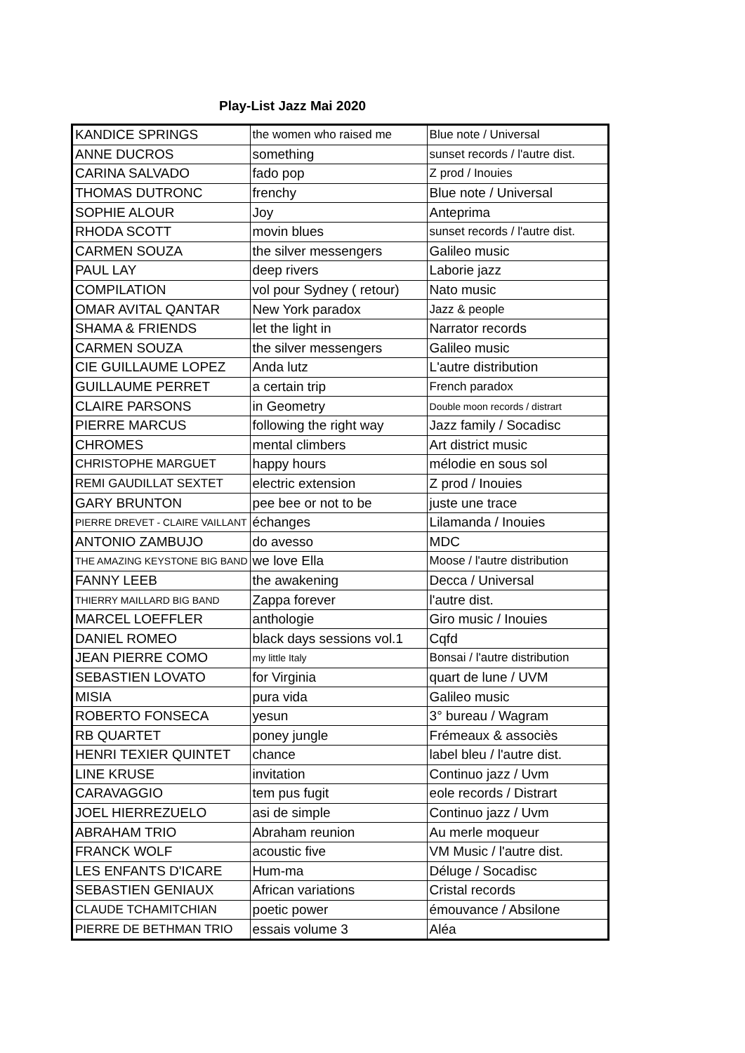Play-List Jazz Mai 2020
| KANDICE SPRINGS | the women who raised me | Blue note / Universal |
| ANNE DUCROS | something | sunset records / l'autre dist. |
| CARINA SALVADO | fado pop | Z prod / Inouies |
| THOMAS DUTRONC | frenchy | Blue note / Universal |
| SOPHIE ALOUR | Joy | Anteprima |
| RHODA SCOTT | movin blues | sunset records / l'autre dist. |
| CARMEN SOUZA | the silver messengers | Galileo music |
| PAUL LAY | deep rivers | Laborie jazz |
| COMPILATION | vol pour Sydney ( retour) | Nato music |
| OMAR AVITAL QANTAR | New York paradox | Jazz & people |
| SHAMA & FRIENDS | let the light in | Narrator records |
| CARMEN SOUZA | the silver messengers | Galileo music |
| CIE GUILLAUME LOPEZ | Anda lutz | L'autre distribution |
| GUILLAUME PERRET | a certain trip | French paradox |
| CLAIRE PARSONS | in Geometry | Double moon records / distrart |
| PIERRE MARCUS | following the right way | Jazz family / Socadisc |
| CHROMES | mental climbers | Art district music |
| CHRISTOPHE MARGUET | happy hours | mélodie en sous sol |
| REMI GAUDILLAT SEXTET | electric extension | Z prod / Inouies |
| GARY BRUNTON | pee bee or not to be | juste une trace |
| PIERRE DREVET - CLAIRE VAILLANT | échanges | Lilamanda / Inouies |
| ANTONIO ZAMBUJO | do avesso | MDC |
| THE AMAZING KEYSTONE BIG BAND | we love Ella | Moose / l'autre distribution |
| FANNY LEEB | the awakening | Decca / Universal |
| THIERRY MAILLARD BIG BAND | Zappa forever | l'autre dist. |
| MARCEL LOEFFLER | anthologie | Giro music / Inouies |
| DANIEL ROMEO | black days sessions vol.1 | Cqfd |
| JEAN PIERRE COMO | my little Italy | Bonsai / l'autre distribution |
| SEBASTIEN LOVATO | for Virginia | quart de lune / UVM |
| MISIA | pura vida | Galileo music |
| ROBERTO FONSECA | yesun | 3° bureau / Wagram |
| RB QUARTET | poney jungle | Frémeaux & associès |
| HENRI TEXIER QUINTET | chance | label bleu / l'autre dist. |
| LINE KRUSE | invitation | Continuo jazz / Uvm |
| CARAVAGGIO | tem pus fugit | eole records / Distrart |
| JOEL HIERREZUELO | asi de simple | Continuo jazz / Uvm |
| ABRAHAM TRIO | Abraham reunion | Au merle moqueur |
| FRANCK WOLF | acoustic five | VM Music / l'autre dist. |
| LES ENFANTS D'ICARE | Hum-ma | Déluge / Socadisc |
| SEBASTIEN GENIAUX | African variations | Cristal records |
| CLAUDE TCHAMITCHIAN | poetic power | émouvance / Absilone |
| PIERRE DE BETHMAN TRIO | essais volume 3 | Aléa |